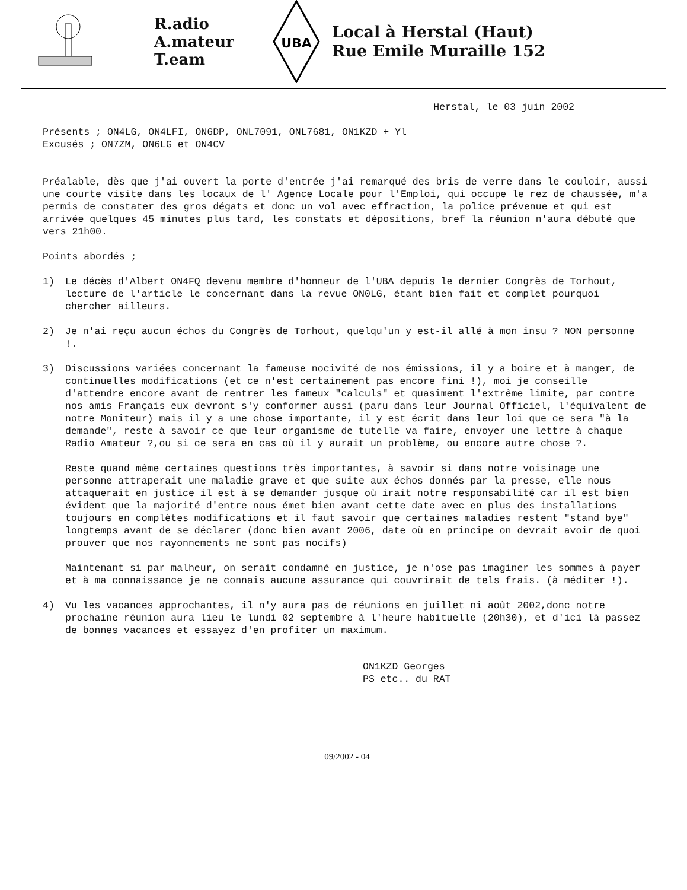R.adio
A.mateur
T.eam
UBA
Local à Herstal (Haut)
Rue Emile Muraille 152
Herstal, le 03 juin 2002
Présents ; ON4LG, ON4LFI, ON6DP, ONL7091, ONL7681, ON1KZD + Yl
Excusés ; ON7ZM, ON6LG et ON4CV
Préalable, dès que j'ai ouvert la porte d'entrée j'ai remarqué des bris de verre dans le couloir, aussi une courte visite dans les locaux de l' Agence Locale pour l'Emploi, qui occupe le rez de chaussée, m'a permis de constater des gros dégats et donc un vol avec effraction, la police prévenue et qui est arrivée quelques 45 minutes plus tard, les constats et dépositions, bref la réunion n'aura débuté que vers 21h00.
Points abordés ;
1) Le décès d'Albert ON4FQ devenu membre d'honneur de l'UBA depuis le dernier Congrès de Torhout, lecture de l'article le concernant dans la revue ON0LG, étant bien fait et complet pourquoi chercher ailleurs.
2) Je n'ai reçu aucun échos du Congrès de Torhout, quelqu'un y est-il allé à mon insu ? NON personne !.
3) Discussions variées concernant la fameuse nocivité de nos émissions, il y a boire et à manger, de continuelles modifications (et ce n'est certainement pas encore fini !), moi je conseille d'attendre encore avant de rentrer les fameux "calculs" et quasiment l'extrême limite, par contre nos amis Français eux devront s'y conformer aussi (paru dans leur Journal Officiel, l'équivalent de notre Moniteur) mais il y a une chose importante, il y est écrit dans leur loi que ce sera "à la demande", reste à savoir ce que leur organisme de tutelle va faire, envoyer une lettre à chaque Radio Amateur ?,ou si ce sera en cas où il y aurait un problème, ou encore autre chose ?.
Reste quand même certaines questions très importantes, à savoir si dans notre voisinage une personne attraperait une maladie grave et que suite aux échos donnés par la presse, elle nous attaquerait en justice il est à se demander jusque où irait notre responsabilité car il est bien évident que la majorité d'entre nous émet bien avant cette date avec en plus des installations toujours en complètes modifications et il faut savoir que certaines maladies restent "stand bye" longtemps avant de se déclarer (donc bien avant 2006, date où en principe on devrait avoir de quoi prouver que nos rayonnements ne sont pas nocifs)
Maintenant si par malheur, on serait condamné en justice, je n'ose pas imaginer les sommes à payer et à ma connaissance je ne connais aucune assurance qui couvrirait de tels frais. (à méditer !).
4) Vu les vacances approchantes, il n'y aura pas de réunions en juillet ni août 2002,donc notre prochaine réunion aura lieu le lundi 02 septembre à l'heure habituelle (20h30), et d'ici là passez de bonnes vacances et essayez d'en profiter un maximum.
ON1KZD Georges
PS etc.. du RAT
09/2002 - 04